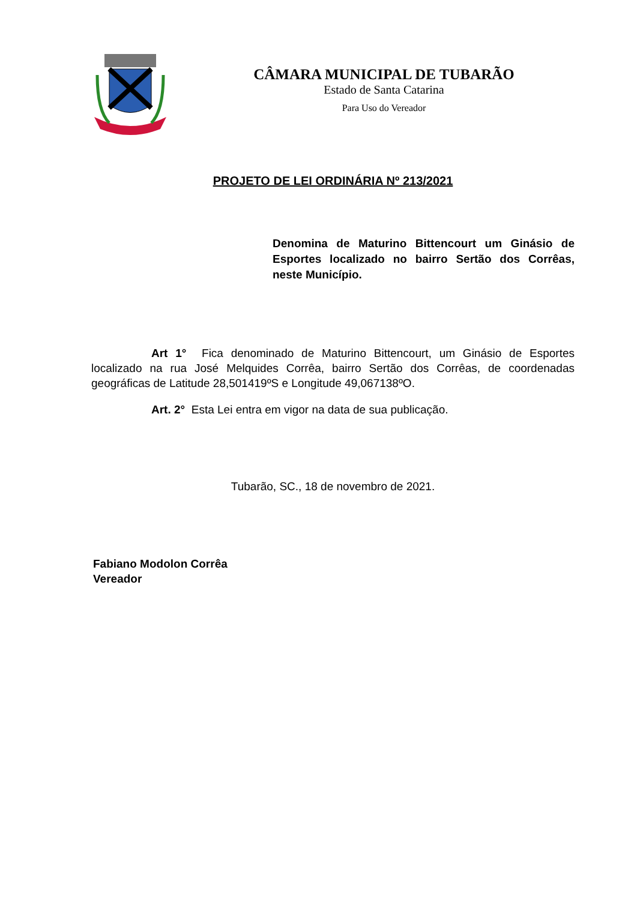CÂMARA MUNICIPAL DE TUBARÃO
Estado de Santa Catarina
Para Uso do Vereador
PROJETO DE LEI ORDINÁRIA Nº 213/2021
Denomina de Maturino Bittencourt um Ginásio de Esportes localizado no bairro Sertão dos Corrêas, neste Município.
Art 1° Fica denominado de Maturino Bittencourt, um Ginásio de Esportes localizado na rua José Melquides Corrêa, bairro Sertão dos Corrêas, de coordenadas geográficas de Latitude 28,501419ºS e Longitude 49,067138ºO.
Art. 2° Esta Lei entra em vigor na data de sua publicação.
Tubarão, SC., 18 de novembro de 2021.
Fabiano Modolon Corrêa
Vereador